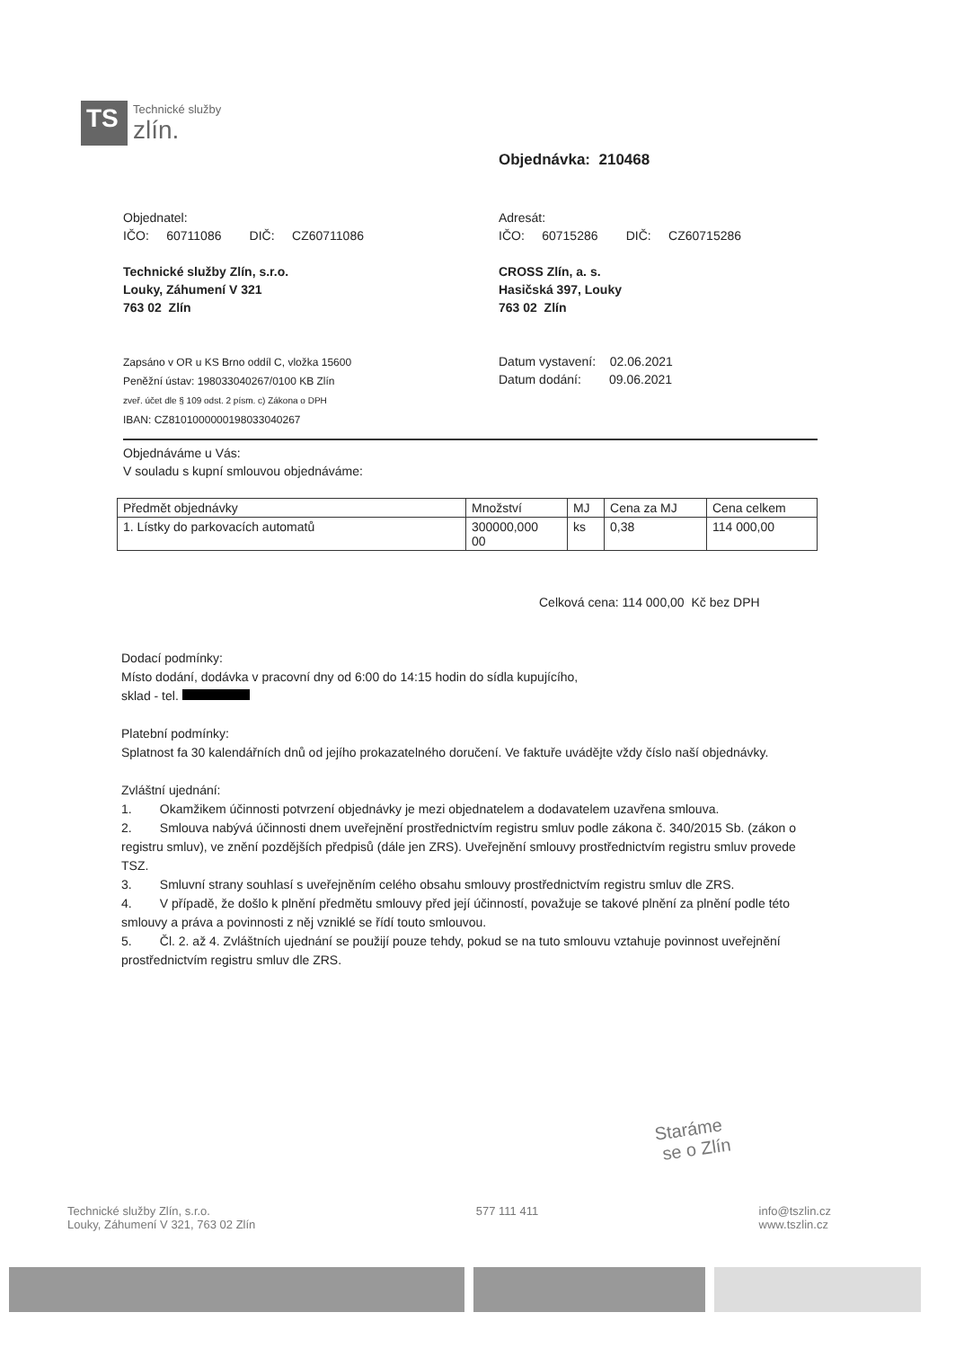TS
Technické služby
zlín.
Objednávka: 210468
Objednatel:
IČO: 60711086 DIČ: CZ60711086
Technické služby Zlín, s.r.o.
Louky, Záhumení V 321
763 02 Zlín
Zapsáno v OR u KS Brno oddíl C, vložka 15600
Peněžní ústav: 198033040267/0100 KB Zlín
zveř. účet dle § 109 odst. 2 písm. c) Zákona o DPH
IBAN: CZ8101000000198033040267
Adresát:
IČO: 60715286 DIČ: CZ60715286
CROSS Zlín, a. s.
Hasičská 397, Louky
763 02 Zlín
Datum vystavení: 02.06.2021
Datum dodání: 09.06.2021
Objednáváme u Vás:
V souladu s kupní smlouvou objednáváme:
| Předmět objednávky | Množství | MJ | Cena za MJ | Cena celkem |
| --- | --- | --- | --- | --- |
| 1. Lístky do parkovacích automatů | 300000,000 00 | ks | 0,38 | 114 000,00 |
Celková cena: 114 000,00 Kč bez DPH
Dodací podmínky:
Místo dodání, dodávka v pracovní dny od 6:00 do 14:15 hodin do sídla kupujícího,
sklad - tel.
Platební podmínky:
Splatnost fa 30 kalendářních dnů od jejího prokazatelného doručení. Ve faktuře uvádějte vždy číslo naší objednávky.
Zvláštní ujednání:
1. Okamžikem účinnosti potvrzení objednávky je mezi objednatelem a dodavatelem uzavřena smlouva.
2. Smlouva nabývá účinnosti dnem uveřejnění prostřednictvím registru smluv podle zákona č. 340/2015 Sb. (zákon o registru smluv), ve znění pozdějších předpisů (dále jen ZRS). Uveřejnění smlouvy prostřednictvím registru smluv provede TSZ.
3. Smluvní strany souhlasí s uveřejněním celého obsahu smlouvy prostřednictvím registru smluv dle ZRS.
4. V případě, že došlo k plnění předmětu smlouvy před její účinností, považuje se takové plnění za plnění podle této smlouvy a práva a povinnosti z něj vzniklé se řídí touto smlouvou.
5. Čl. 2. až 4. Zvláštních ujednání se použijí pouze tehdy, pokud se na tuto smlouvu vztahuje povinnost uveřejnění prostřednictvím registru smluv dle ZRS.
Staráme
se o Zlín
Technické služby Zlín, s.r.o.
Louky, Záhumení V 321, 763 02 Zlín
577 111 411 info@tszlin.cz
www.tszlin.cz